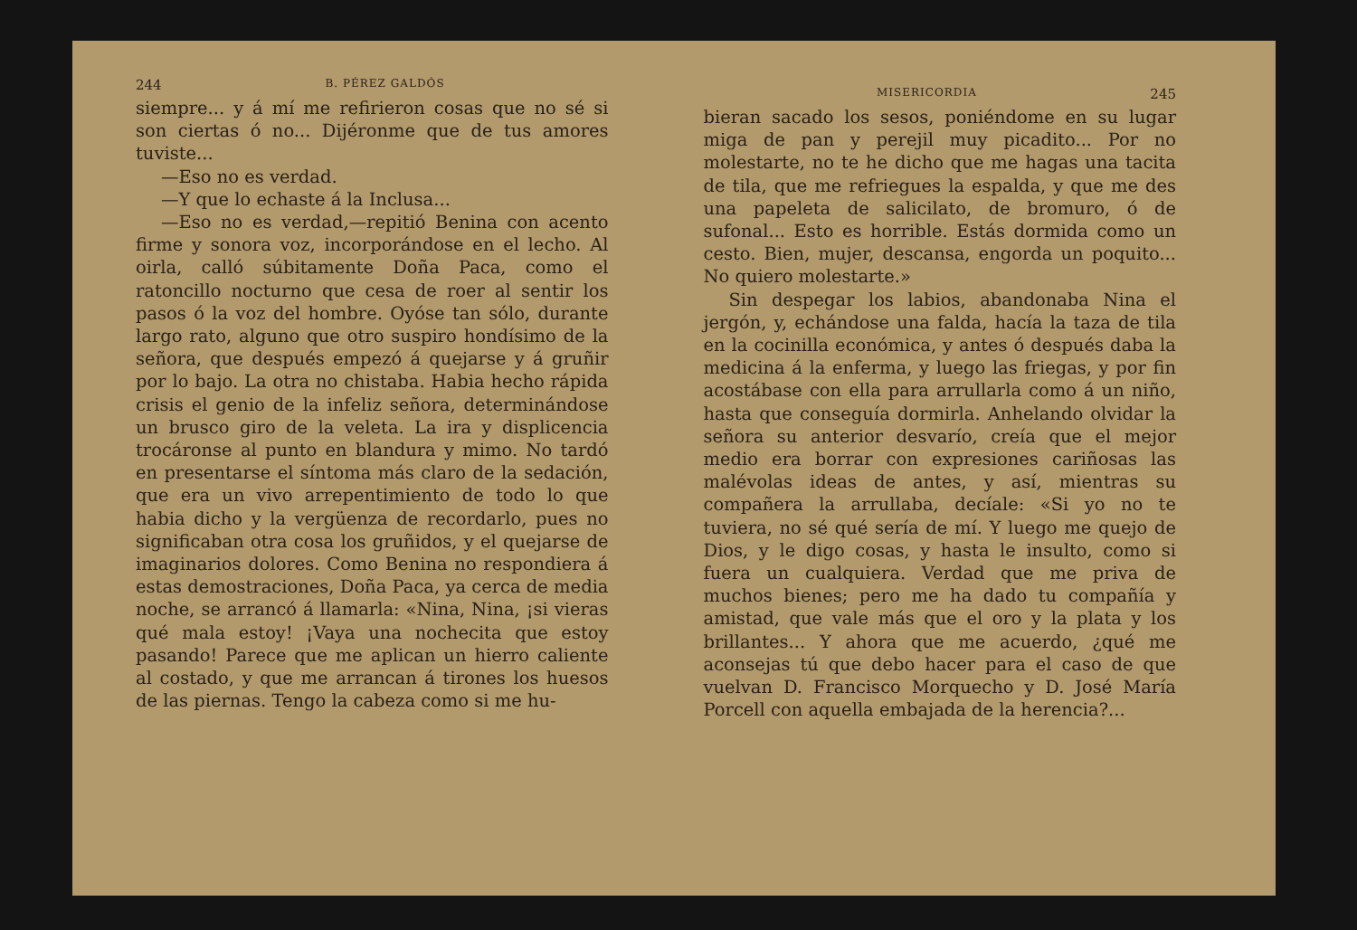244 B. PÉREZ GALDÓS
siempre... y á mí me refirieron cosas que no sé si son ciertas ó no... Dijéronme que de tus amores tuviste...
—Eso no es verdad.
—Y que lo echaste á la Inclusa...
—Eso no es verdad,—repitió Benina con acento firme y sonora voz, incorporándose en el lecho. Al oirla, calló súbitamente Doña Paca, como el ratoncillo nocturno que cesa de roer al sentir los pasos ó la voz del hombre. Oyóse tan sólo, durante largo rato, alguno que otro suspiro hondísimo de la señora, que después empezó á quejarse y á gruñir por lo bajo. La otra no chistaba. Habia hecho rápida crisis el genio de la infeliz señora, determinándose un brusco giro de la veleta. La ira y displicencia trocáronse al punto en blandura y mimo. No tardó en presentarse el síntoma más claro de la sedación, que era un vivo arrepentimiento de todo lo que habia dicho y la vergüenza de recordarlo, pues no significaban otra cosa los gruñidos, y el quejarse de imaginarios dolores. Como Benina no respondiera á estas demostraciones, Doña Paca, ya cerca de media noche, se arrancó á llamarla: «Nina, Nina, ¡si vieras qué mala estoy! ¡Vaya una nochecita que estoy pasando! Parece que me aplican un hierro caliente al costado, y que me arrancan á tirones los huesos de las piernas. Tengo la cabeza como si me hu-
MISERICORDIA 245
bieran sacado los sesos, poniéndome en su lugar miga de pan y perejil muy picadito... Por no molestarte, no te he dicho que me hagas una tacita de tila, que me refriegues la espalda, y que me des una papeleta de salicilato, de bromuro, ó de sufonal... Esto es horrible. Estás dormida como un cesto. Bien, mujer, descansa, engorda un poquito... No quiero molestarte.»
Sin despegar los labios, abandonaba Nina el jergón, y, echándose una falda, hacía la taza de tila en la cocinilla económica, y antes ó después daba la medicina á la enferma, y luego las friegas, y por fin acostábase con ella para arrullarla como á un niño, hasta que conseguía dormirla. Anhelando olvidar la señora su anterior desvarío, creía que el mejor medio era borrar con expresiones cariñosas las malévolas ideas de antes, y así, mientras su compañera la arrullaba, decíale: «Si yo no te tuviera, no sé qué sería de mí. Y luego me quejo de Dios, y le digo cosas, y hasta le insulto, como si fuera un cualquiera. Verdad que me priva de muchos bienes; pero me ha dado tu compañía y amistad, que vale más que el oro y la plata y los brillantes... Y ahora que me acuerdo, ¿qué me aconsejas tú que debo hacer para el caso de que vuelvan D. Francisco Morquecho y D. José María Porcell con aquella embajada de la herencia?...